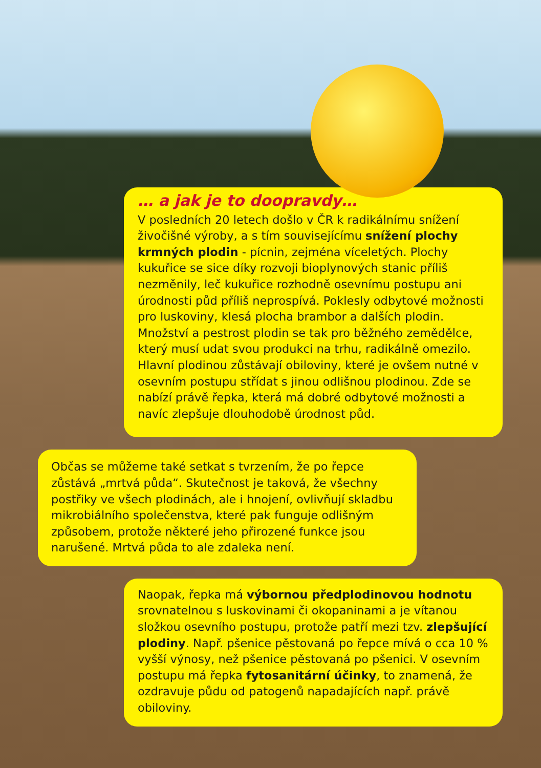… a jak je to doopravdy…
V posledních 20 letech došlo v ČR k radikálnímu snížení živočišné výroby, a s tím souvisejícímu snížení plochy krmných plodin - pícnin, zejména víceletých. Plochy kukuřice se sice díky rozvoji bioplynových stanic příliš nezměnily, leč kukuřice rozhodně osevnímu postupu ani úrodnosti půd příliš neprospívá. Poklesly odbytové možnosti pro luskoviny, klesá plocha brambor a dalších plodin. Množství a pestrost plodin se tak pro běžného zemědělce, který musí udat svou produkci na trhu, radikálně omezilo. Hlavní plodinou zůstávají obiloviny, které je ovšem nutné v osevním postupu střídat s jinou odlišnou plodinou. Zde se nabízí právě řepka, která má dobré odbytové možnosti a navíc zlepšuje dlouhodobě úrodnost půd.
Občas se můžeme také setkat s tvrzením, že po řepce zůstává „mrtvá půda“. Skutečnost je taková, že všechny postřiky ve všech plodinách, ale i hnojení, ovlivňují skladbu mikrobiálního společenstva, které pak funguje odlišným způsobem, protože některé jeho přirozené funkce jsou narušené. Mrtvá půda to ale zdaleka není.
Naopak, řepka má výbornou předplodinovou hodnotu srovnatelnou s luskovinami či okopaninami a je vítanou složkou osevního postupu, protože patří mezi tzv. zlepšující plodiny. Např. pšenice pěstovaná po řepce mívá o cca 10 % vyšší výnosy, než pšenice pěstovaná po pšenici. V osevním postupu má řepka fytosanitární účinky, to znamená, že ozdravuje půdu od patogenů napadajících např. právě obiloviny.